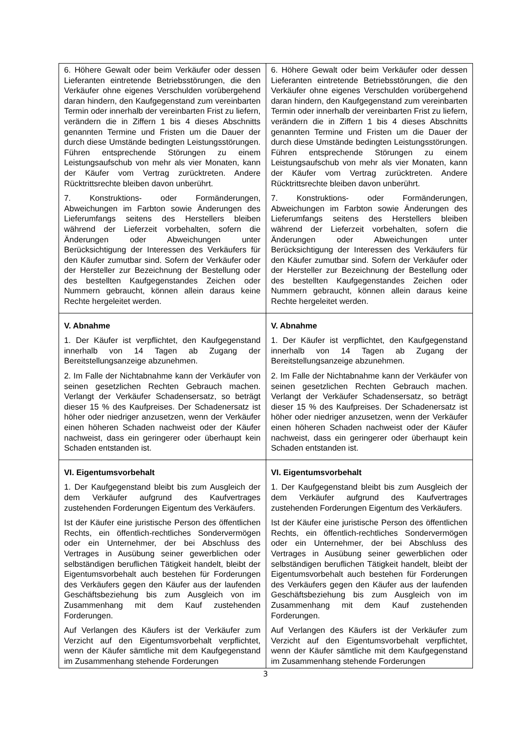| 6. Höhere Gewalt oder beim Verkäufer oder dessen Lieferanten eintretende Betriebsstörungen, die den Verkäufer ohne eigenes Verschulden vorübergehend daran hindern, den Kaufgegenstand zum vereinbarten Termin oder innerhalb der vereinbarten Frist zu liefern, verändern die in Ziffern 1 bis 4 dieses Abschnitts genannten Termine und Fristen um die Dauer der durch diese Umstände bedingten Leistungsstörungen. Führen entsprechende Störungen zu einem Leistungsaufschub von mehr als vier Monaten, kann der Käufer vom Vertrag zurücktreten. Andere Rücktrittsrechte bleiben davon unberührt. 7. Konstruktions- oder Formänderungen, Abweichungen im Farbton sowie Änderungen des Lieferumfangs seitens des Herstellers bleiben während der Lieferzeit vorbehalten, sofern die Änderungen oder Abweichungen unter Berücksichtigung der Interessen des Verkäufers für den Käufer zumutbar sind. Sofern der Verkäufer oder der Hersteller zur Bezeichnung der Bestellung oder des bestellten Kaufgegenstandes Zeichen oder Nummern gebraucht, können allein daraus keine Rechte hergeleitet werden. | 6. Höhere Gewalt oder beim Verkäufer oder dessen Lieferanten eintretende Betriebsstörungen, die den Verkäufer ohne eigenes Verschulden vorübergehend daran hindern, den Kaufgegenstand zum vereinbarten Termin oder innerhalb der vereinbarten Frist zu liefern, verändern die in Ziffern 1 bis 4 dieses Abschnitts genannten Termine und Fristen um die Dauer der durch diese Umstände bedingten Leistungsstörungen. Führen entsprechende Störungen zu einem Leistungsaufschub von mehr als vier Monaten, kann der Käufer vom Vertrag zurücktreten. Andere Rücktrittsrechte bleiben davon unberührt. 7. Konstruktions- oder Formänderungen, Abweichungen im Farbton sowie Änderungen des Lieferumfangs seitens des Herstellers bleiben während der Lieferzeit vorbehalten, sofern die Änderungen oder Abweichungen unter Berücksichtigung der Interessen des Verkäufers für den Käufer zumutbar sind. Sofern der Verkäufer oder der Hersteller zur Bezeichnung der Bestellung oder des bestellten Kaufgegenstandes Zeichen oder Nummern gebraucht, können allein daraus keine Rechte hergeleitet werden. |
| V. Abnahme 1. Der Käufer ist verpflichtet, den Kaufgegenstand innerhalb von 14 Tagen ab Zugang der Bereitstellungsanzeige abzunehmen. 2. Im Falle der Nichtabnahme kann der Verkäufer von seinen gesetzlichen Rechten Gebrauch machen. Verlangt der Verkäufer Schadensersatz, so beträgt dieser 15 % des Kaufpreises. Der Schadenersatz ist höher oder niedriger anzusetzen, wenn der Verkäufer einen höheren Schaden nachweist oder der Käufer nachweist, dass ein geringerer oder überhaupt kein Schaden entstanden ist. | V. Abnahme 1. Der Käufer ist verpflichtet, den Kaufgegenstand innerhalb von 14 Tagen ab Zugang der Bereitstellungsanzeige abzunehmen. 2. Im Falle der Nichtabnahme kann der Verkäufer von seinen gesetzlichen Rechten Gebrauch machen. Verlangt der Verkäufer Schadensersatz, so beträgt dieser 15 % des Kaufpreises. Der Schadenersatz ist höher oder niedriger anzusetzen, wenn der Verkäufer einen höheren Schaden nachweist oder der Käufer nachweist, dass ein geringerer oder überhaupt kein Schaden entstanden ist. |
| VI. Eigentumsvorbehalt 1. Der Kaufgegenstand bleibt bis zum Ausgleich der dem Verkäufer aufgrund des Kaufvertrages zustehenden Forderungen Eigentum des Verkäufers. Ist der Käufer eine juristische Person des öffentlichen Rechts, ein öffentlich-rechtliches Sondervermögen oder ein Unternehmer, der bei Abschluss des Vertrages in Ausübung seiner gewerblichen oder selbständigen beruflichen Tätigkeit handelt, bleibt der Eigentumsvorbehalt auch bestehen für Forderungen des Verkäufers gegen den Käufer aus der laufenden Geschäftsbeziehung bis zum Ausgleich von im Zusammenhang mit dem Kauf zustehenden Forderungen. Auf Verlangen des Käufers ist der Verkäufer zum Verzicht auf den Eigentumsvorbehalt verpflichtet, wenn der Käufer sämtliche mit dem Kaufgegenstand im Zusammenhang stehende Forderungen | VI. Eigentumsvorbehalt 1. Der Kaufgegenstand bleibt bis zum Ausgleich der dem Verkäufer aufgrund des Kaufvertrages zustehenden Forderungen Eigentum des Verkäufers. Ist der Käufer eine juristische Person des öffentlichen Rechts, ein öffentlich-rechtliches Sondervermögen oder ein Unternehmer, der bei Abschluss des Vertrages in Ausübung seiner gewerblichen oder selbständigen beruflichen Tätigkeit handelt, bleibt der Eigentumsvorbehalt auch bestehen für Forderungen des Verkäufers gegen den Käufer aus der laufenden Geschäftsbeziehung bis zum Ausgleich von im Zusammenhang mit dem Kauf zustehenden Forderungen. Auf Verlangen des Käufers ist der Verkäufer zum Verzicht auf den Eigentumsvorbehalt verpflichtet, wenn der Käufer sämtliche mit dem Kaufgegenstand im Zusammenhang stehende Forderungen |
3